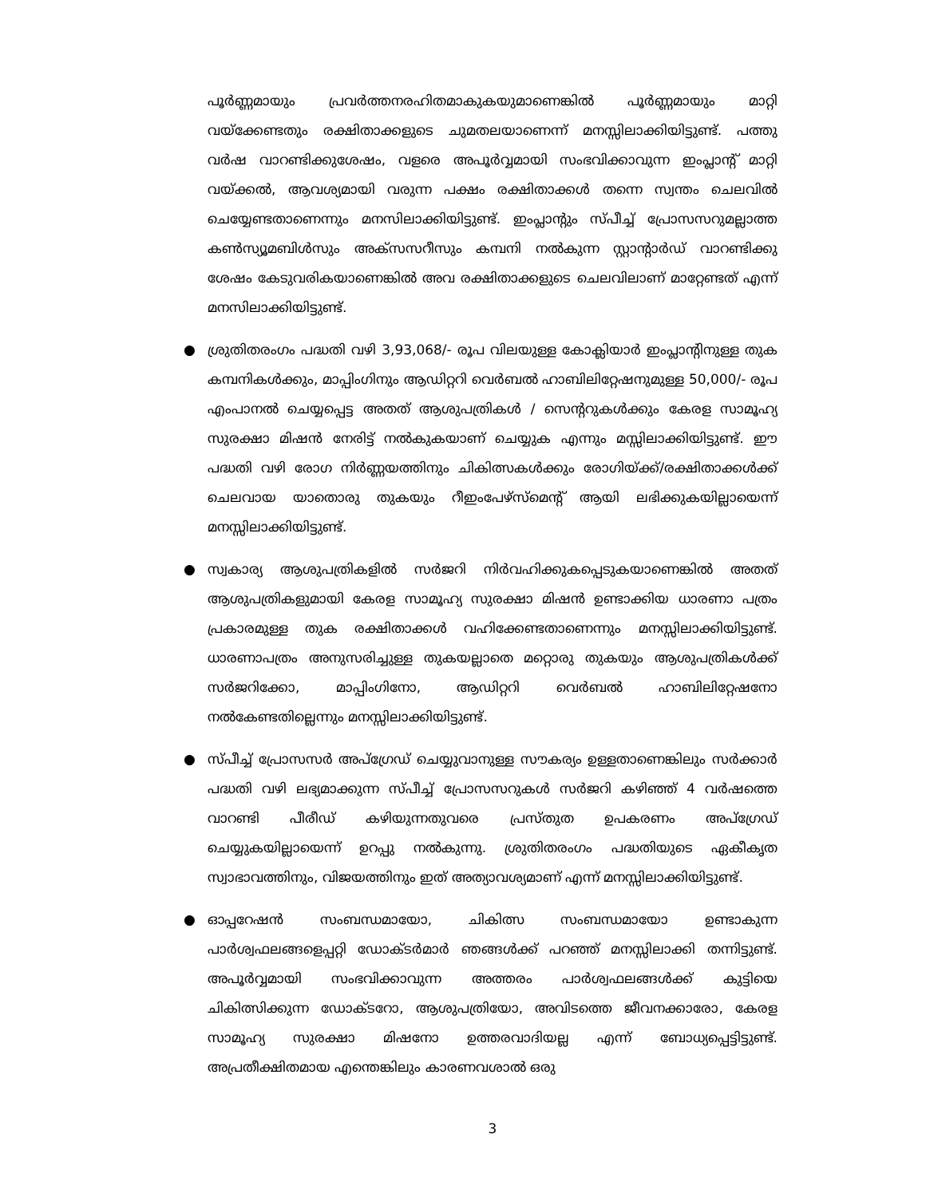പൂർണ്ണമായും പ്രവർത്തനരഹിതമാകുകയുമാണെങ്കിൽ പൂർണ്ണമായും മാറ്റി വയ്ക്കേണ്ടതും രക്ഷിതാക്കളുടെ ചുമതലയാണെന്ന് മനസ്സിലാക്കിയിട്ടുണ്ട്. പത്തു വർഷ വാറണ്ടിക്കുശേഷം, വളരെ അപൂർവ്വമായി സംഭവിക്കാവുന്ന ഇംപ്ലാന്റ് മാറ്റി വയ്ക്കൽ, ആവശ്യമായി വരുന്ന പക്ഷം രക്ഷിതാക്കൾ തന്നെ സ്വന്തം ചെലവിൽ ചെയ്യേണ്ടതാണെന്നും മനസിലാക്കിയിട്ടുണ്ട്. ഇംപ്ലാന്റും സ്പീച്ച് പ്രോസസറുമല്ലാത്ത കൺസ്യൂമബിൾസും അക്സസറീസും കമ്പനി നൽകുന്ന സ്റ്റാന്റാർഡ് വാറണ്ടിക്കു ശേഷം കേടുവരികയാണെങ്കിൽ അവ രക്ഷിതാക്കളുടെ ചെലവിലാണ് മാറ്റേണ്ടത് എന്ന് മനസിലാക്കിയിട്ടുണ്ട്.
● ശ്രുതിതരംഗം പദ്ധതി വഴി 3,93,068/- രൂപ വിലയുള്ള കോക്ലിയാർ ഇംപ്ലാന്റിനുള്ള തുക കമ്പനികൾക്കും, മാപ്പിംഗിനും ആഡിറ്ററി വെർബൽ ഹാബിലിറ്റേഷനുമുള്ള 50,000/- രൂപ എംപാനൽ ചെയ്യപ്പെട്ട അതത് ആശുപത്രികൾ / സെന്ററുകൾക്കും കേരള സാമൂഹ്യ സുരക്ഷാ മിഷൻ നേരിട്ട് നൽകുകയാണ് ചെയ്യുക എന്നും മസ്സിലാക്കിയിട്ടുണ്ട്. ഈ പദ്ധതി വഴി രോഗ നിർണ്ണയത്തിനും ചികിത്സകൾക്കും രോഗിയ്ക്ക്/രക്ഷിതാക്കൾക്ക് ചെലവായ യാതൊരു തുകയും റീഇംപേഴ്സ്മെന്റ് ആയി ലഭിക്കുകയില്ലായെന്ന് മനസ്സിലാക്കിയിട്ടുണ്ട്.
● സ്വകാര്യ ആശുപത്രികളിൽ സർജറി നിർവഹിക്കുകപ്പെടുകയാണെങ്കിൽ അതത് ആശുപത്രികളുമായി കേരള സാമൂഹ്യ സുരക്ഷാ മിഷൻ ഉണ്ടാക്കിയ ധാരണാ പത്രം പ്രകാരമുള്ള തുക രക്ഷിതാക്കൾ വഹിക്കേണ്ടതാണെന്നും മനസ്സിലാക്കിയിട്ടുണ്ട്. ധാരണാപത്രം അനുസരിച്ചുള്ള തുകയല്ലാതെ മറ്റൊരു തുകയും ആശുപത്രികൾക്ക് സർജറിക്കോ, മാപ്പിംഗിനോ, ആഡിറ്ററി വെർബൽ ഹാബിലിറ്റേഷനോ നൽകേണ്ടതില്ലെന്നും മനസ്സിലാക്കിയിട്ടുണ്ട്.
● സ്പീച്ച് പ്രോസസർ അപ്ഗ്രേഡ് ചെയ്യുവാനുള്ള സൗകര്യം ഉള്ളതാണെങ്കിലും സർക്കാർ പദ്ധതി വഴി ലഭ്യമാക്കുന്ന സ്പീച്ച് പ്രോസസറുകൾ സർജറി കഴിഞ്ഞ് 4 വർഷത്തെ വാറണ്ടി പീരീഡ് കഴിയുന്നതുവരെ പ്രസ്തുത ഉപകരണം അപ്ഗ്രേഡ് ചെയ്യുകയില്ലായെന്ന് ഉറപ്പു നൽകുന്നു. ശ്രുതിതരംഗം പദ്ധതിയുടെ ഏകീകൃത സ്വാഭാവത്തിനും, വിജയത്തിനും ഇത് അത്യാവശ്യമാണ് എന്ന് മനസ്സിലാക്കിയിട്ടുണ്ട്.
● ഓപ്പറേഷൻ സംബന്ധമായോ, ചികിത്സ സംബന്ധമായോ ഉണ്ടാകുന്ന പാർശ്വഫലങ്ങളെപ്പറ്റി ഡോക്ടർമാർ ഞങ്ങൾക്ക് പറഞ്ഞ് മനസ്സിലാക്കി തന്നിട്ടുണ്ട്. അപൂർവ്വമായി സംഭവിക്കാവുന്ന അത്തരം പാർശ്വഫലങ്ങൾക്ക് കുട്ടിയെ ചികിത്സിക്കുന്ന ഡോക്ടറോ, ആശുപത്രിയോ, അവിടത്തെ ജീവനക്കാരോ, കേരള സാമൂഹ്യ സുരക്ഷാ മിഷനോ ഉത്തരവാദിയല്ല എന്ന് ബോധ്യപ്പെട്ടിട്ടുണ്ട്. അപ്രതീക്ഷിതമായ എന്തെങ്കിലും കാരണവശാൽ ഒരു
3